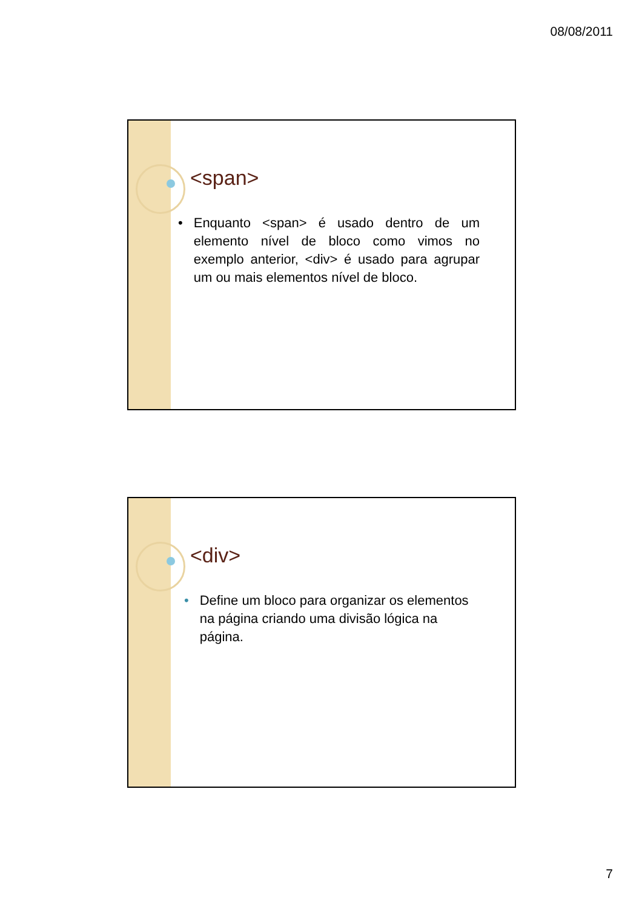08/08/2011
<span>
• Enquanto <span> é usado dentro de um elemento nível de bloco como vimos no exemplo anterior, <div> é usado para agrupar um ou mais elementos nível de bloco.
<div>
• Define um bloco para organizar os elementos na página criando uma divisão lógica na página.
7